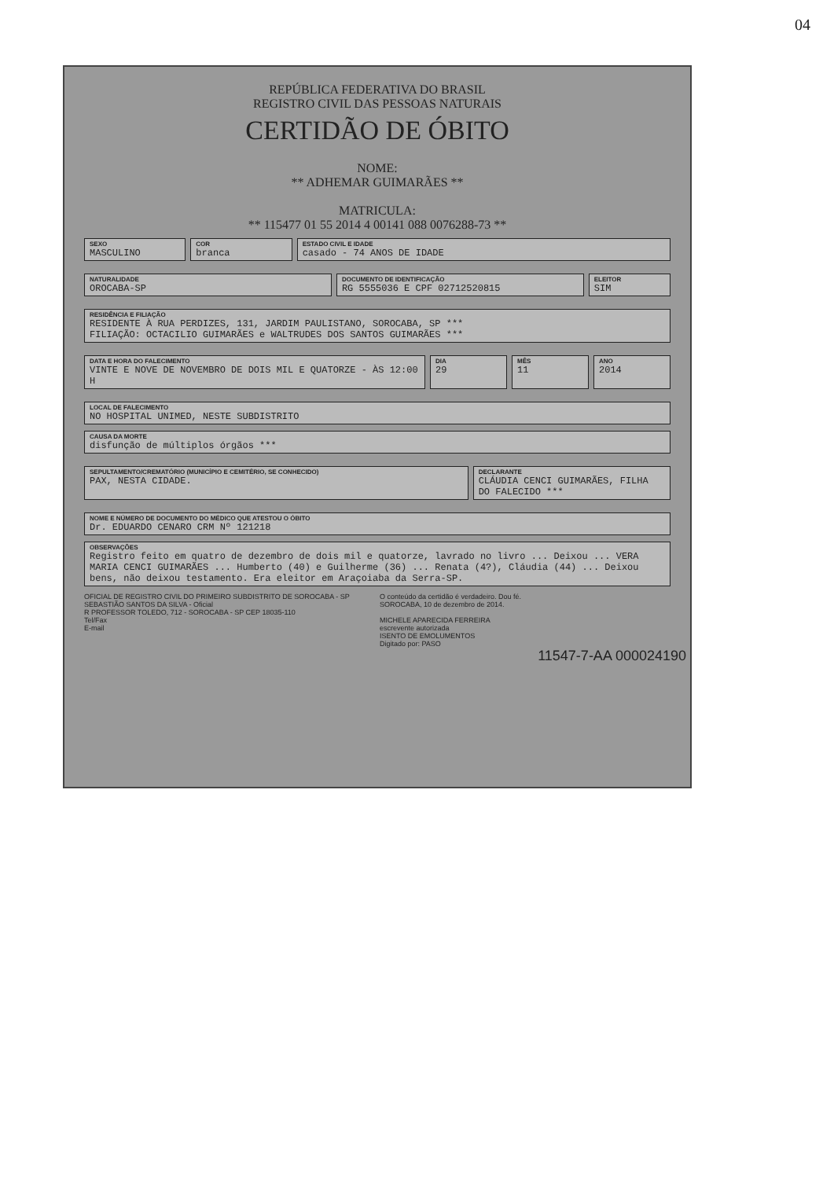04
REPÚBLICA FEDERATIVA DO BRASIL
REGISTRO CIVIL DAS PESSOAS NATURAIS
CERTIDÃO DE ÓBITO
NOME:
** ADHEMAR GUIMARÃES **
MATRICULA:
** 115477 01 55 2014 4 00141 088 0076288-73 **
SEXO
MASCULINO
COR
branca
ESTADO CIVIL E IDADE
casado - 74 ANOS DE IDADE
NATURALIDADE
OROCABA-SP
DOCUMENTO DE IDENTIFICAÇÃO
RG 5555036 E CPF 02712520815
ELEITOR
SIM
RESIDÊNCIA E FILIAÇÃO
RESIDENTE À RUA PERDIZES, 131, JARDIM PAULISTANO, SOROCABA, SP ***
FILIAÇÃO: OCTACILIO GUIMARÃES e WALTRUDES DOS SANTOS GUIMARÃES ***
DATA E HORA DO FALECIMENTO
VINTE E NOVE DE NOVEMBRO DE DOIS MIL E QUATORZE - ÀS 12:00 H
DIA
29
MÊS
11
ANO
2014
LOCAL DE FALECIMENTO
NO HOSPITAL UNIMED, NESTE SUBDISTRITO
CAUSA DA MORTE
disfunção de múltiplos órgãos ***
SEPULTAMENTO/CREMATÓRIO (MUNICÍPIO E CEMITÉRIO, SE CONHECIDO)
PAX, NESTA CIDADE.
DECLARANTE
CLÁUDIA CENCI GUIMARÃES, FILHA DO FALECIDO ***
NOME E NÚMERO DE DOCUMENTO DO MÉDICO QUE ATESTOU O ÓBITO
Dr. EDUARDO CENARO CRM Nº 121218
OBSERVAÇÕES
Registro feito em quatro de dezembro de dois mil e quatorze, lavrado no livro ... Deixou ... VERA MARIA CENCI GUIMARÃES ... Humberto (40) e Guilherme (36) ... Renata (4?), Cláudia (44) ... Deixou bens, não deixou testamento. Era eleitor em Araçoiaba da Serra-SP.
OFICIAL DE REGISTRO CIVIL DO PRIMEIRO SUBDISTRITO DE SOROCABA - SP
SEBASTIÃO SANTOS DA SILVA - Oficial
R PROFESSOR TOLEDO, 712 - SOROCABA - SP CEP 18035-110
Tel/Fax
E-mail
O conteúdo da certidão é verdadeiro. Dou fé.
SOROCABA, 10 de dezembro de 2014.
MICHELE APARECIDA FERREIRA
escrevente autorizada
ISENTO DE EMOLUMENTOS
Digitado por: PASO
11547-7-AA 000024190